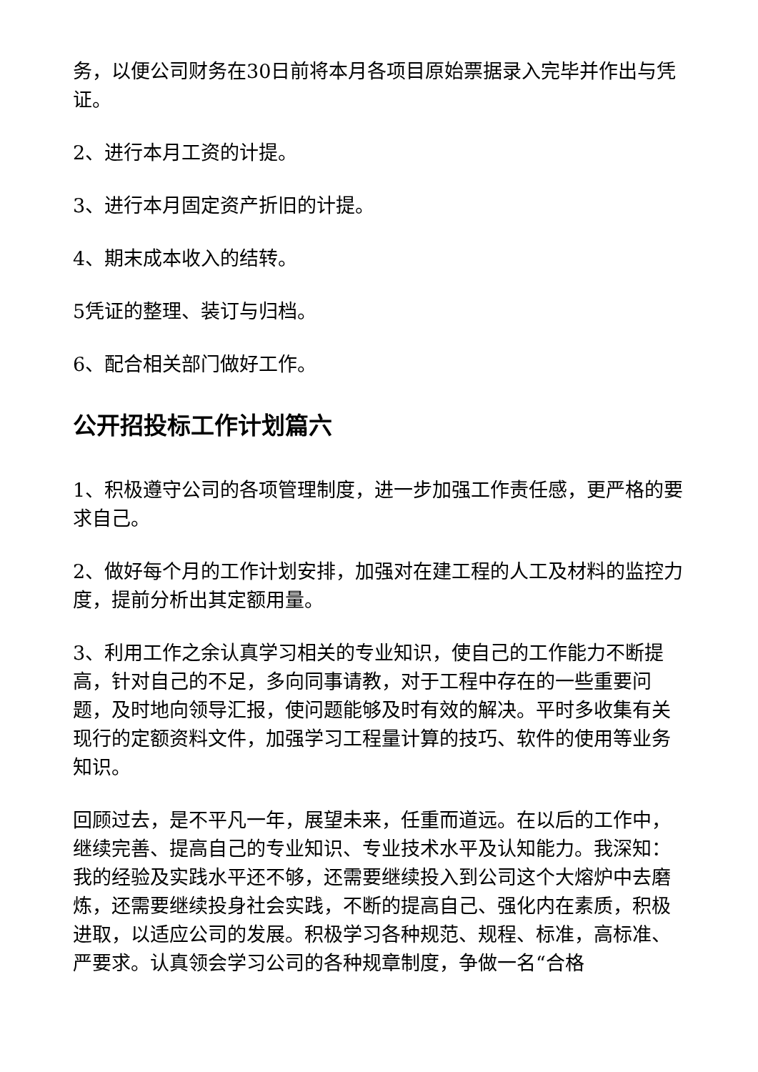务，以便公司财务在30日前将本月各项目原始票据录入完毕并作出与凭证。
2、进行本月工资的计提。
3、进行本月固定资产折旧的计提。
4、期末成本收入的结转。
5凭证的整理、装订与归档。
6、配合相关部门做好工作。
公开招投标工作计划篇六
1、积极遵守公司的各项管理制度，进一步加强工作责任感，更严格的要求自己。
2、做好每个月的工作计划安排，加强对在建工程的人工及材料的监控力度，提前分析出其定额用量。
3、利用工作之余认真学习相关的专业知识，使自己的工作能力不断提高，针对自己的不足，多向同事请教，对于工程中存在的一些重要问题，及时地向领导汇报，使问题能够及时有效的解决。平时多收集有关现行的定额资料文件，加强学习工程量计算的技巧、软件的使用等业务知识。
回顾过去，是不平凡一年，展望未来，任重而道远。在以后的工作中，继续完善、提高自己的专业知识、专业技术水平及认知能力。我深知：我的经验及实践水平还不够，还需要继续投入到公司这个大熔炉中去磨炼，还需要继续投身社会实践，不断的提高自己、强化内在素质，积极进取，以适应公司的发展。积极学习各种规范、规程、标准，高标准、严要求。认真领会学习公司的各种规章制度，争做一名“合格